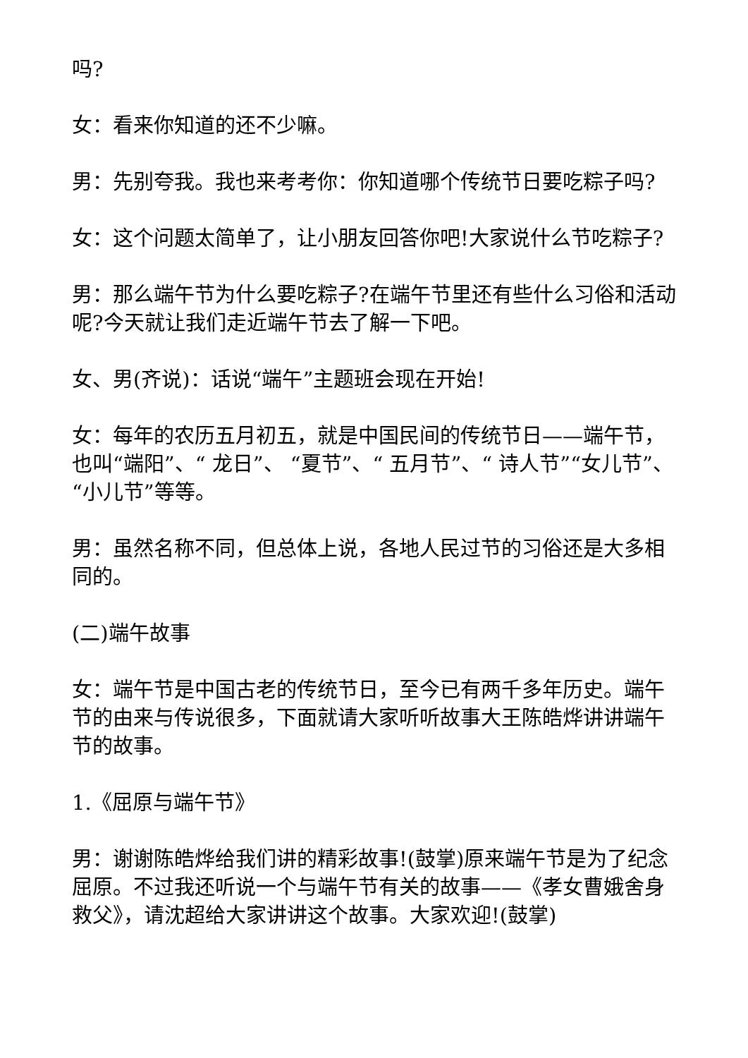吗?
女：看来你知道的还不少嘛。
男：先别夸我。我也来考考你：你知道哪个传统节日要吃粽子吗?
女：这个问题太简单了，让小朋友回答你吧!大家说什么节吃粽子?
男：那么端午节为什么要吃粽子?在端午节里还有些什么习俗和活动呢?今天就让我们走近端午节去了解一下吧。
女、男(齐说)：话说“端午”主题班会现在开始!
女：每年的农历五月初五，就是中国民间的传统节日——端午节，也叫“端阳”、“ 龙日”、 “夏节”、“ 五月节”、“ 诗人节”“女儿节”、“小儿节”等等。
男：虽然名称不同，但总体上说，各地人民过节的习俗还是大多相同的。
(二)端午故事
女：端午节是中国古老的传统节日，至今已有两千多年历史。端午节的由来与传说很多，下面就请大家听听故事大王陈皓烨讲讲端午节的故事。
1.《屈原与端午节》
男：谢谢陈皓烨给我们讲的精彩故事!(鼓掌)原来端午节是为了纪念屈原。不过我还听说一个与端午节有关的故事——《孝女曹娥舍身救父》，请沈超给大家讲讲这个故事。大家欢迎!(鼓掌)